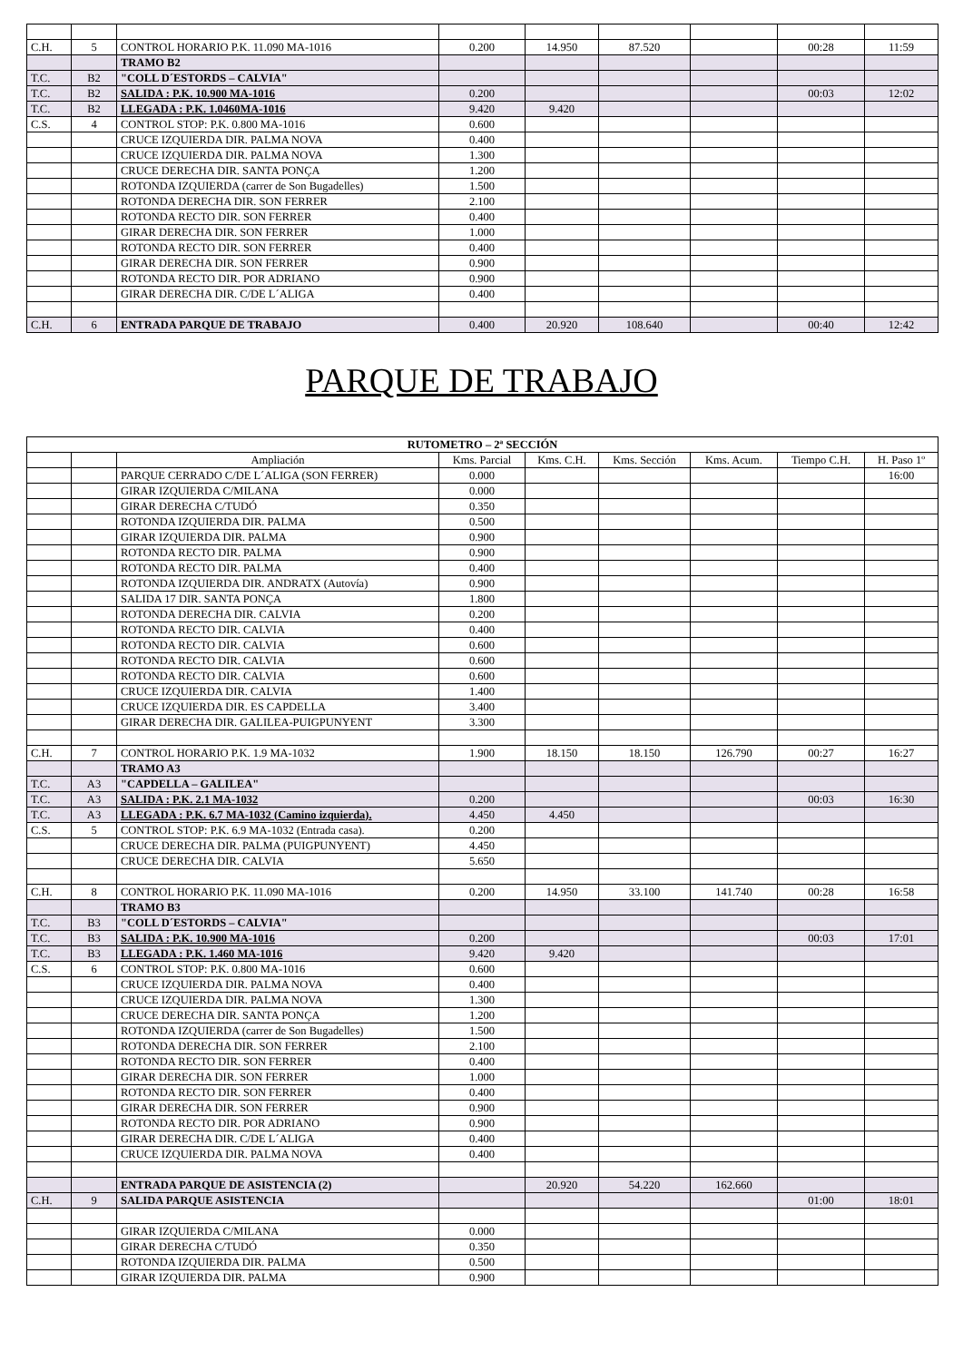| C.H. | 5 | CONTROL HORARIO P.K. 11.090 MA-1016 | 0.200 | 14.950 | 87.520 | | 00:28 | 11:59 |
| | | TRAMO B2 | | | | | | |
| T.C. | B2 | "COLL D´ESTORDS – CALVIA" | | | | | | |
| T.C. | B2 | SALIDA : P.K. 10.900 MA-1016 | 0.200 | | | | 00:03 | 12:02 |
| T.C. | B2 | LLEGADA : P.K. 1.0460MA-1016 | 9.420 | 9.420 | | | | |
| C.S. | 4 | CONTROL STOP: P.K. 0.800 MA-1016 | 0.600 | | | | | |
| | | CRUCE IZQUIERDA DIR. PALMA NOVA | 0.400 | | | | | |
| | | CRUCE IZQUIERDA DIR. PALMA NOVA | 1.300 | | | | | |
| | | CRUCE DERECHA DIR. SANTA PONÇA | 1.200 | | | | | |
| | | ROTONDA IZQUIERDA (carrer de Son Bugadelles) | 1.500 | | | | | |
| | | ROTONDA DERECHA DIR. SON FERRER | 2.100 | | | | | |
| | | ROTONDA RECTO DIR. SON FERRER | 0.400 | | | | | |
| | | GIRAR DERECHA DIR. SON FERRER | 1.000 | | | | | |
| | | ROTONDA RECTO DIR. SON FERRER | 0.400 | | | | | |
| | | GIRAR DERECHA DIR. SON FERRER | 0.900 | | | | | |
| | | ROTONDA RECTO DIR. POR ADRIANO | 0.900 | | | | | |
| | | GIRAR DERECHA DIR. C/DE L´ALIGA | 0.400 | | | | | |
| C.H. | 6 | ENTRADA PARQUE DE TRABAJO | 0.400 | 20.920 | 108.640 | | 00:40 | 12:42 |
PARQUE DE TRABAJO
| RUTOMETRO – 2ª SECCIÓN | | | | | | | | |
| --- | --- | --- | --- | --- | --- | --- | --- | --- |
| | | Ampliación | Kms. Parcial | Kms. C.H. | Kms. Sección | Kms. Acum. | Tiempo C.H. | H. Paso 1º |
| | | PARQUE CERRADO C/DE L´ALIGA (SON FERRER) | 0.000 | | | | | 16:00 |
| | | GIRAR IZQUIERDA C/MILANA | 0.000 | | | | | |
| | | GIRAR DERECHA C/TUDÓ | 0.350 | | | | | |
| | | ROTONDA IZQUIERDA DIR. PALMA | 0.500 | | | | | |
| | | GIRAR IZQUIERDA DIR. PALMA | 0.900 | | | | | |
| | | ROTONDA RECTO DIR. PALMA | 0.900 | | | | | |
| | | ROTONDA RECTO DIR. PALMA | 0.400 | | | | | |
| | | ROTONDA IZQUIERDA DIR. ANDRATX (Autovía) | 0.900 | | | | | |
| | | SALIDA 17 DIR. SANTA PONÇA | 1.800 | | | | | |
| | | ROTONDA DERECHA DIR. CALVIA | 0.200 | | | | | |
| | | ROTONDA RECTO DIR. CALVIA | 0.400 | | | | | |
| | | ROTONDA RECTO DIR. CALVIA | 0.600 | | | | | |
| | | ROTONDA RECTO DIR. CALVIA | 0.600 | | | | | |
| | | ROTONDA RECTO DIR. CALVIA | 0.600 | | | | | |
| | | CRUCE IZQUIERDA DIR. CALVIA | 1.400 | | | | | |
| | | CRUCE IZQUIERDA DIR. ES CAPDELLA | 3.400 | | | | | |
| | | GIRAR DERECHA DIR. GALILEA-PUIGPUNYENT | 3.300 | | | | | |
| C.H. | 7 | CONTROL HORARIO P.K. 1.9 MA-1032 | 1.900 | 18.150 | 18.150 | 126.790 | 00:27 | 16:27 |
| | | TRAMO A3 | | | | | | |
| T.C. | A3 | "CAPDELLA – GALILEA" | | | | | | |
| T.C. | A3 | SALIDA : P.K. 2.1 MA-1032 | 0.200 | | | | 00:03 | 16:30 |
| T.C. | A3 | LLEGADA : P.K. 6.7 MA-1032 (Camino izquierda). | 4.450 | 4.450 | | | | |
| C.S. | 5 | CONTROL STOP: P.K. 6.9 MA-1032 (Entrada casa). | 0.200 | | | | | |
| | | CRUCE DERECHA DIR. PALMA (PUIGPUNYENT) | 4.450 | | | | | |
| | | CRUCE DERECHA DIR. CALVIA | 5.650 | | | | | |
| C.H. | 8 | CONTROL HORARIO P.K. 11.090 MA-1016 | 0.200 | 14.950 | 33.100 | 141.740 | 00:28 | 16:58 |
| | | TRAMO B3 | | | | | | |
| T.C. | B3 | "COLL D´ESTORDS – CALVIA" | | | | | | |
| T.C. | B3 | SALIDA : P.K. 10.900 MA-1016 | 0.200 | | | | 00:03 | 17:01 |
| T.C. | B3 | LLEGADA : P.K. 1.460 MA-1016 | 9.420 | 9.420 | | | | |
| C.S. | 6 | CONTROL STOP: P.K. 0.800 MA-1016 | 0.600 | | | | | |
| | | CRUCE IZQUIERDA DIR. PALMA NOVA | 0.400 | | | | | |
| | | CRUCE IZQUIERDA DIR. PALMA NOVA | 1.300 | | | | | |
| | | CRUCE DERECHA DIR. SANTA PONÇA | 1.200 | | | | | |
| | | ROTONDA IZQUIERDA (carrer de Son Bugadelles) | 1.500 | | | | | |
| | | ROTONDA DERECHA DIR. SON FERRER | 2.100 | | | | | |
| | | ROTONDA RECTO DIR. SON FERRER | 0.400 | | | | | |
| | | GIRAR DERECHA DIR. SON FERRER | 1.000 | | | | | |
| | | ROTONDA RECTO DIR. SON FERRER | 0.400 | | | | | |
| | | GIRAR DERECHA DIR. SON FERRER | 0.900 | | | | | |
| | | ROTONDA RECTO DIR. POR ADRIANO | 0.900 | | | | | |
| | | GIRAR DERECHA DIR. C/DE L´ALIGA | 0.400 | | | | | |
| | | CRUCE IZQUIERDA DIR. PALMA NOVA | 0.400 | | | | | |
| | | ENTRADA PARQUE DE ASISTENCIA (2) | | 20.920 | 54.220 | 162.660 | | |
| C.H. | 9 | SALIDA PARQUE ASISTENCIA | | | | | 01:00 | 18:01 |
| | | GIRAR IZQUIERDA C/MILANA | 0.000 | | | | | |
| | | GIRAR DERECHA C/TUDÓ | 0.350 | | | | | |
| | | ROTONDA IZQUIERDA DIR. PALMA | 0.500 | | | | | |
| | | GIRAR IZQUIERDA DIR. PALMA | 0.900 | | | | | |